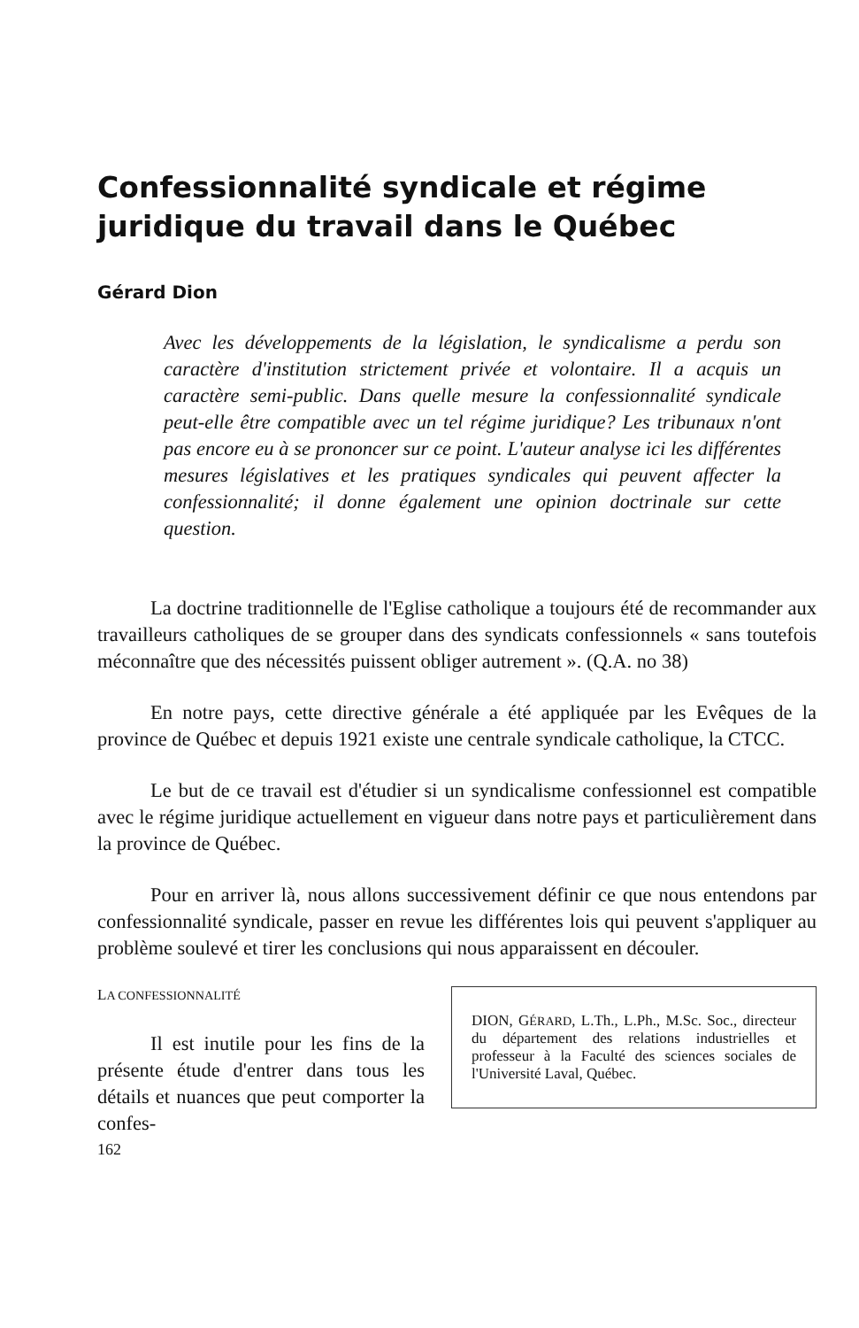Confessionnalité syndicale et régime juridique du travail dans le Québec
Gérard Dion
Avec les développements de la législation, le syndicalisme a perdu son caractère d'institution strictement privée et volontaire. Il a acquis un caractère semi-public. Dans quelle mesure la confessionnalité syndicale peut-elle être compatible avec un tel régime juridique? Les tribunaux n'ont pas encore eu à se prononcer sur ce point. L'auteur analyse ici les différentes mesures législatives et les pratiques syndicales qui peuvent affecter la confessionnalité; il donne également une opinion doctrinale sur cette question.
La doctrine traditionnelle de l'Eglise catholique a toujours été de recommander aux travailleurs catholiques de se grouper dans des syndicats confessionnels « sans toutefois méconnaître que des nécessités puissent obliger autrement ». (Q.A. no 38)
En notre pays, cette directive générale a été appliquée par les Evêques de la province de Québec et depuis 1921 existe une centrale syndicale catholique, la CTCC.
Le but de ce travail est d'étudier si un syndicalisme confessionnel est compatible avec le régime juridique actuellement en vigueur dans notre pays et particulièrement dans la province de Québec.
Pour en arriver là, nous allons successivement définir ce que nous entendons par confessionnalité syndicale, passer en revue les différentes lois qui peuvent s'appliquer au problème soulevé et tirer les conclusions qui nous apparaissent en découler.
LA CONFESSIONNALITÉ
Il est inutile pour les fins de la présente étude d'entrer dans tous les détails et nuances que peut comporter la confes-
162
DION, GÉRARD, L.Th., L.Ph., M.Sc. Soc., directeur du département des relations industrielles et professeur à la Faculté des sciences sociales de l'Université Laval, Québec.